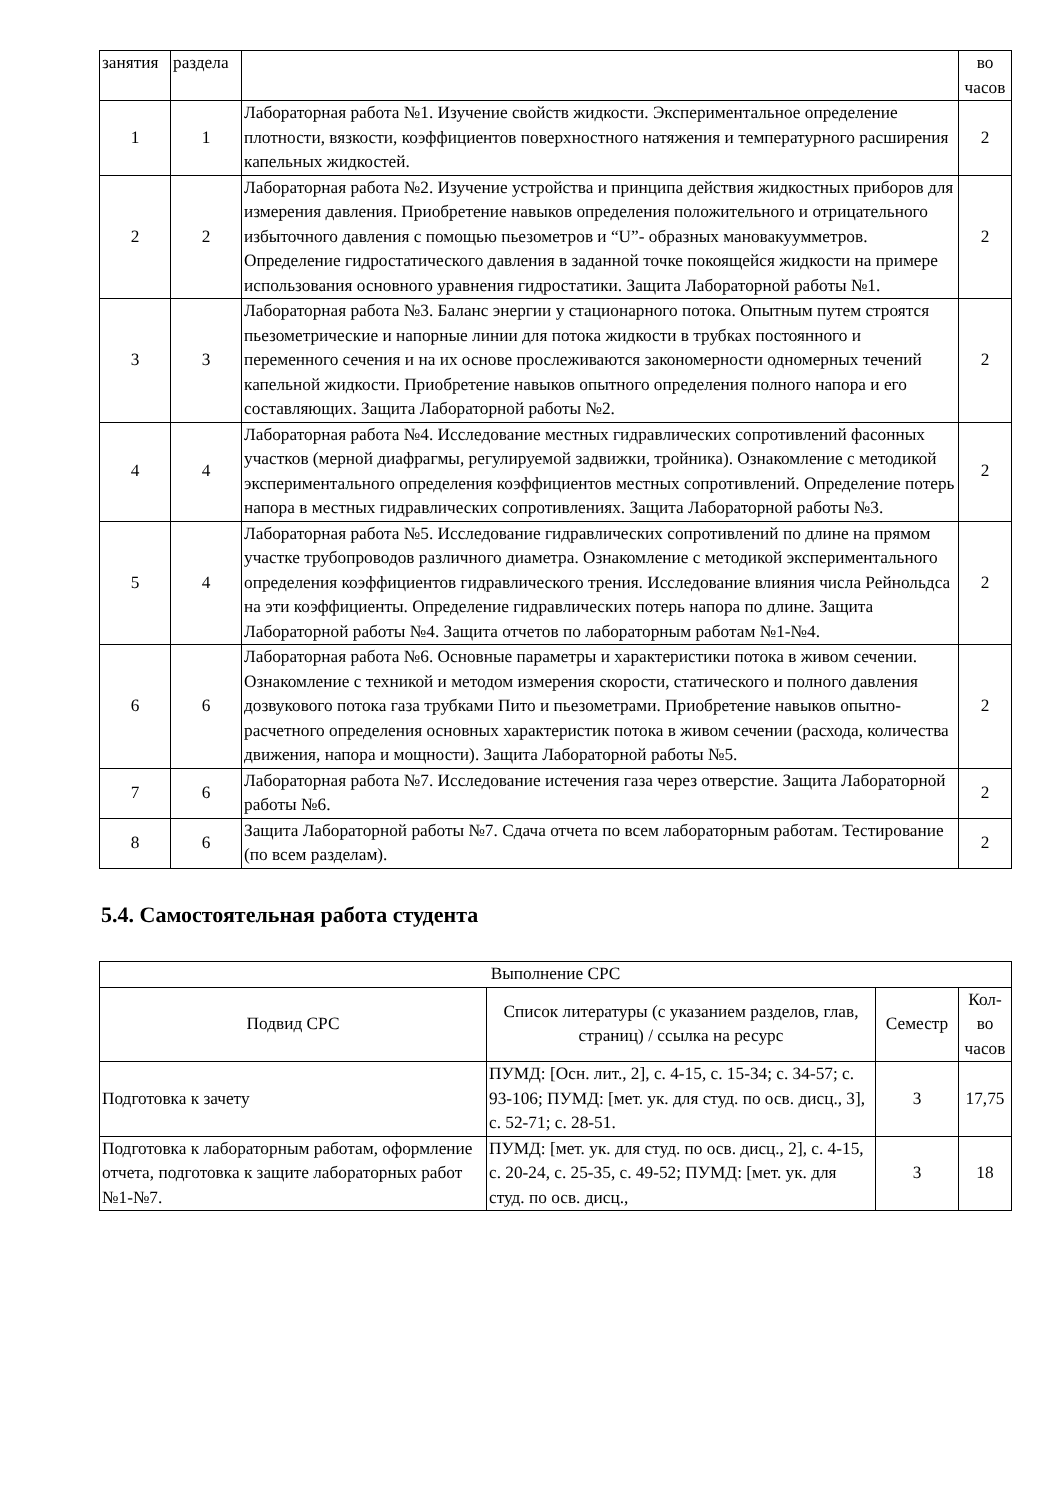| занятия | раздела | | во часов |
| 1 | 1 | Лабораторная работа №1. Изучение свойств жидкости. Экспериментальное определение плотности, вязкости, коэффициентов поверхностного натяжения и температурного расширения капельных жидкостей. | 2 |
| 2 | 2 | Лабораторная работа №2. Изучение устройства и принципа действия жидкостных приборов для измерения давления. Приобретение навыков определения положительного и отрицательного избыточного давления с помощью пьезометров и “U”- образных мановакуумметров. Определение гидростатического давления в заданной точке покоящейся жидкости на примере использования основного уравнения гидростатики. Защита Лабораторной работы №1. | 2 |
| 3 | 3 | Лабораторная работа №3. Баланс энергии у стационарного потока. Опытным путем строятся пьезометрические и напорные линии для потока жидкости в трубках постоянного и переменного сечения и на их основе прослеживаются закономерности одномерных течений капельной жидкости. Приобретение навыков опытного определения полного напора и его составляющих. Защита Лабораторной работы №2. | 2 |
| 4 | 4 | Лабораторная работа №4. Исследование местных гидравлических сопротивлений фасонных участков (мерной диафрагмы, регулируемой задвижки, тройника). Ознакомление с методикой экспериментального определения коэффициентов местных сопротивлений. Определение потерь напора в местных гидравлических сопротивлениях. Защита Лабораторной работы №3. | 2 |
| 5 | 4 | Лабораторная работа №5. Исследование гидравлических сопротивлений по длине на прямом участке трубопроводов различного диаметра. Ознакомление с методикой экспериментального определения коэффициентов гидравлического трения. Исследование влияния числа Рейнольдса на эти коэффициенты. Определение гидравлических потерь напора по длине. Защита Лабораторной работы №4. Защита отчетов по лабораторным работам №1-№4. | 2 |
| 6 | 6 | Лабораторная работа №6. Основные параметры и характеристики потока в живом сечении. Ознакомление с техникой и методом измерения скорости, статического и полного давления дозвукового потока газа трубками Пито и пьезометрами. Приобретение навыков опытно-расчетного определения основных характеристик потока в живом сечении (расхода, количества движения, напора и мощности). Защита Лабораторной работы №5. | 2 |
| 7 | 6 | Лабораторная работа №7. Исследование истечения газа через отверстие. Защита Лабораторной работы №6. | 2 |
| 8 | 6 | Защита Лабораторной работы №7. Сдача отчета по всем лабораторным работам. Тестирование (по всем разделам). | 2 |
5.4. Самостоятельная работа студента
| Выполнение СРС | | | |
| --- | --- | --- | --- |
| Подвид СРС | Список литературы (с указанием разделов, глав, страниц) / ссылка на ресурс | Семестр | Кол-во часов |
| Подготовка к зачету | ПУМД: [Осн. лит., 2], с. 4-15, с. 15-34; с. 34-57; с. 93-106; ПУМД: [мет. ук. для студ. по осв. дисц., 3], с. 52-71; с. 28-51. | 3 | 17,75 |
| Подготовка к лабораторным работам, оформление отчета, подготовка к защите лабораторных работ №1-№7. | ПУМД: [мет. ук. для студ. по осв. дисц., 2], с. 4-15, с. 20-24, с. 25-35, с. 49-52; ПУМД: [мет. ук. для студ. по осв. дисц., | 3 | 18 |